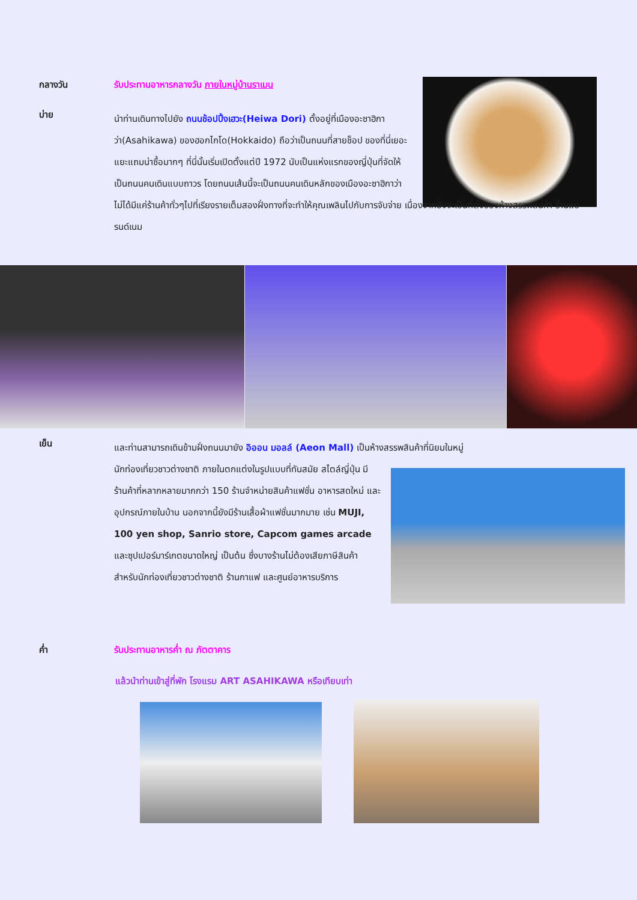กลางวัน รับประทานอาหารกลางวัน ภายในหมู่บ้านราเมน
บ่าย
นำท่านเดินทางไปยัง ถนนช้อปปิ้งเฮวะ(Heiwa Dori) ตั้งอยู่ที่เมืองอะซาฮิกาว่า(Asahikawa) ของฮอกไกโด(Hokkaido) ถือว่าเป็นถนนที่สายช็อป ของที่นี่เยอะแยะแถมน่าซื้อมากๆ ที่นี่นั้นเริ่มเปิดตั้งแต่ปี 1972 นับเป็นแห่งแรกของญี่ปุ่นที่จัดให้เป็นถนนคนเดินแบบถาวร โดยถนนเส้นนี้จะเป็นถนนคนเดินหลักของเมืองอะซาฮิกาว่า
ไม่ได้มีแค่ร้านค้าทั่วๆไปที่เรียงรายเต็มสองฝั่งทางที่จะทำให้คุณเพลินไปกับการจับจ่าย เนื่องจากยังจะเป็นที่ตั้งของห้างสรรพสินค้า ร้านแบรนด์เนม
เย็น
และท่านสามารถเดินข้ามฝั่งถนนมายัง อิออน มอลล์ (Aeon Mall) เป็นห้างสรรพสินค้าที่นิยมในหมู่
นักท่องเที่ยวชาวต่างชาติ ภายในตกแต่งในรูปแบบที่ทันสมัย สไตล์ญี่ปุ่น มีร้านค้าที่หลากหลายมากกว่า 150 ร้านจำหน่ายสินค้าแฟชั่น อาหารสดใหม่ และอุปกรณ์ภายในบ้าน นอกจากนี้ยังมีร้านเสื้อผ้าแฟชั่นมากมาย เช่น MUJI, 100 yen shop, Sanrio store, Capcom games arcade และซุปเปอร์มาร์เกตขนาดใหญ่ เป็นต้น ซึ่งบางร้านไม่ต้องเสียภาษีสินค้าสำหรับนักท่องเที่ยวชาวต่างชาติ ร้านกาแฟ และศูนย์อาหารบริการ
ค่ำ รับประทานอาหารค่ำ ณ ภัตตาคาร
แล้วนำท่านเข้าสู่ที่พัก โรงแรม ART ASAHIKAWA หรือเทียบเท่า